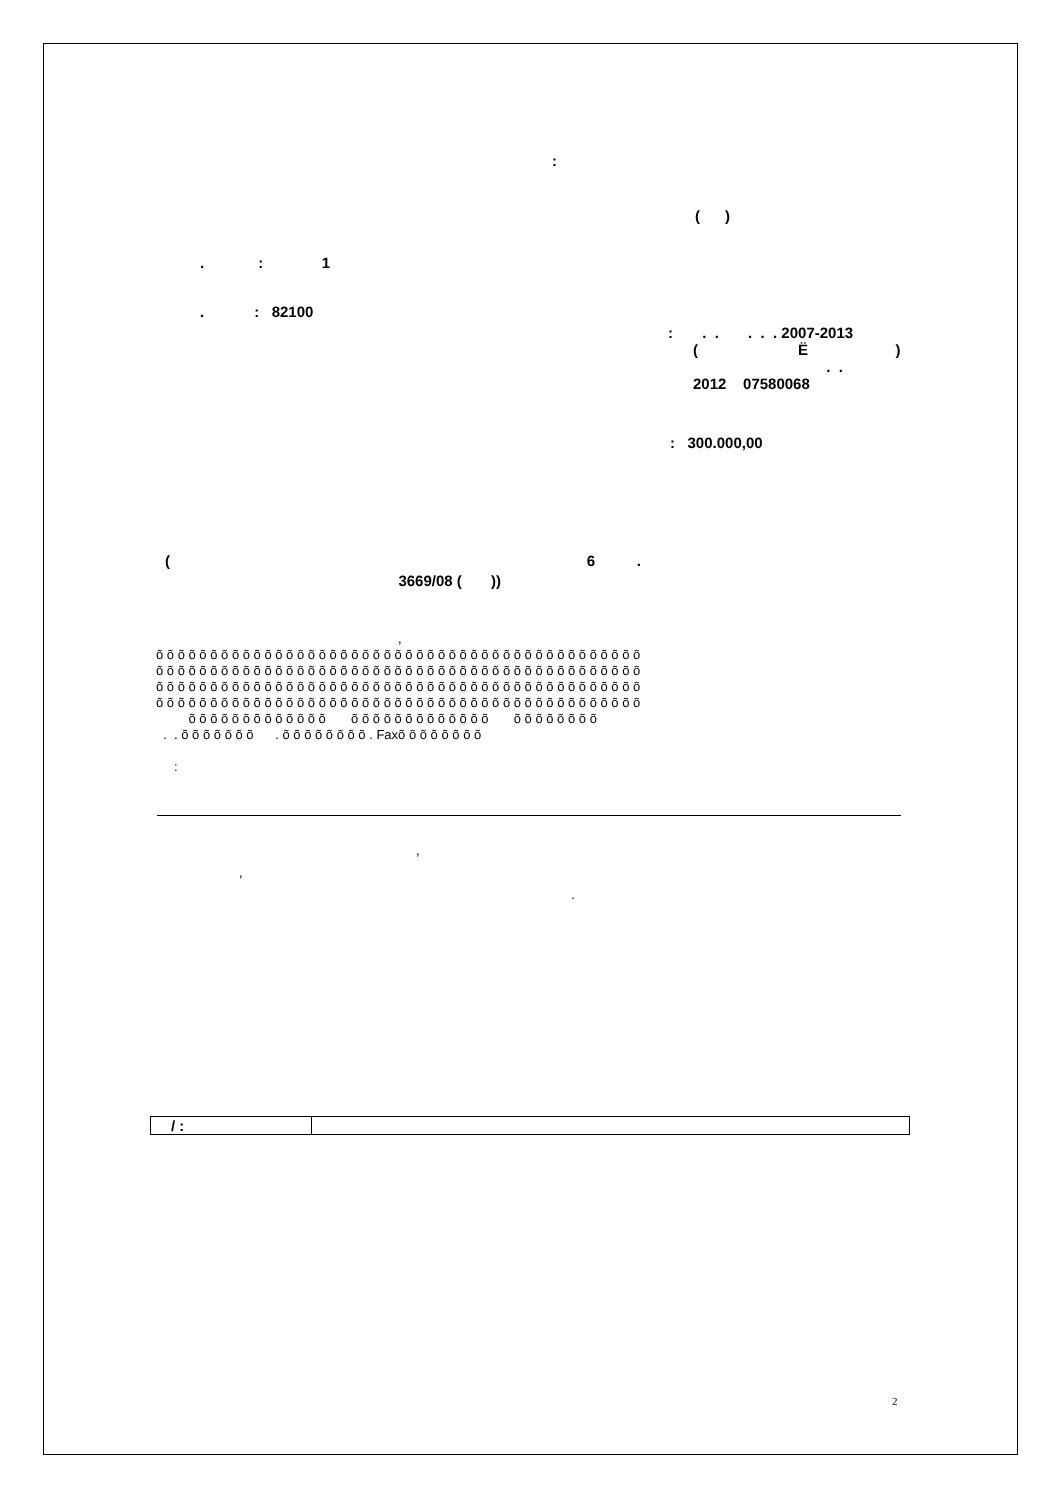:
( )
. : 1
. : 82100
: . . . . . 2007-2013 ( Ë ) . . 2012 07580068
: 300.000,00
( 6 . 3669/08 ( ))
, õ õ õ õ õ õ õ õ õ õ õ õ õ õ õ õ õ õ õ õ õ õ õ õ õ õ õ õ õ õ õ õ õ õ õ õ õ õ õ õ õ õ õ õ õ õ õ õ õ õ õ õ õ õ õ õ õ õ õ õ õ õ õ õ õ õ õ õ õ õ õ õ õ õ õ õ õ õ õ õ õ õ õ õ õ õ õ õ õ õ õ õ õ õ õ õ õ õ õ õ õ õ õ õ õ õ õ õ õ õ õ õ õ õ õ õ õ õ õ õ õ õ õ õ õ õ õ õ õ õ õ õ õ õ õ õ õ õ õ õ õ õ õ õ õ õ õ õ õ õ õ õ õ õ õ õ õ õ õ õ õ õ õ õ õ õ õ õ õ õ õ õ õ õ õ õ õ õ õ õ õ õ õ õ õ õ õ õ õ õ õ õ õ õ õ õ õ õ õ õ õ õ õ õ õ õ õ õ õ õ õ õ õ õ . . õ õ õ õ õ õ õ . õ õ õ õ õ õ õ õ . Faxõ õ õ õ õ õ õ õ :
, , .
| / : | |
2